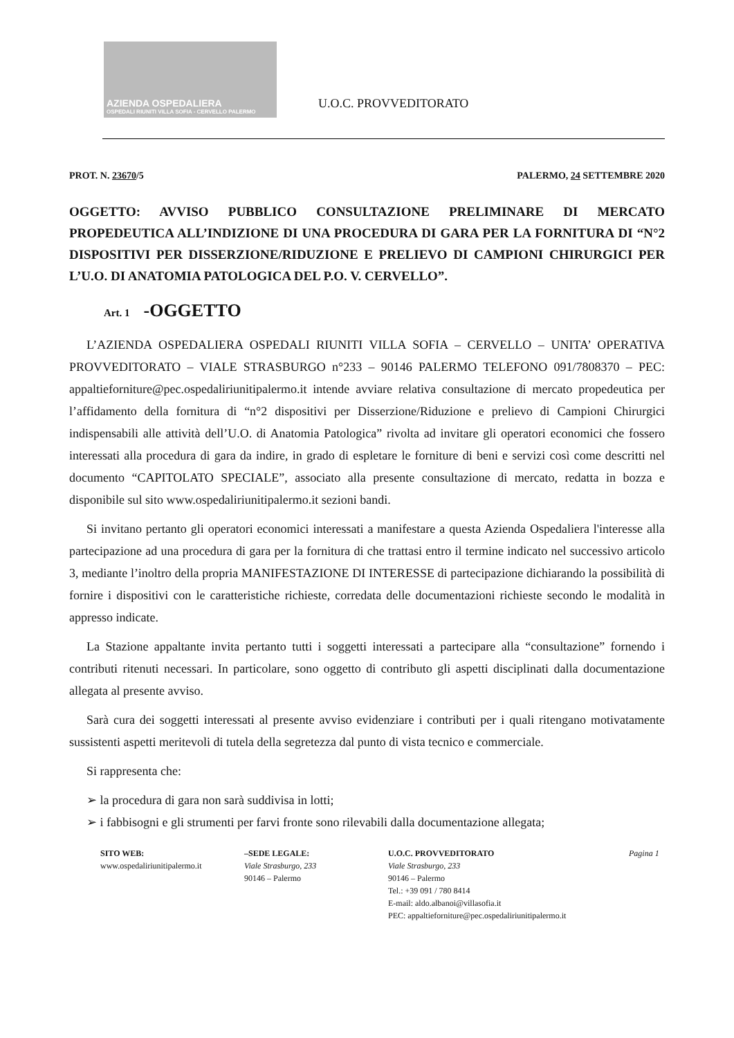AZIENDA OSPEDALIERA
OSPEDALI RIUNITI VILLA SOFIA - CERVELLO PALERMO
U.O.C. PROVVEDITORATO
PROT. N. 23670/5 PALERMO, 24 SETTEMBRE 2020
OGGETTO: AVVISO PUBBLICO CONSULTAZIONE PRELIMINARE DI MERCATO PROPEDEUTICA ALL’INDIZIONE DI UNA PROCEDURA DI GARA PER LA FORNITURA DI “N°2 DISPOSITIVI PER DISSERZIONE/RIDUZIONE E PRELIEVO DI CAMPIONI CHIRURGICI PER L’U.O. DI ANATOMIA PATOLOGICA DEL P.O. V. CERVELLO”.
Art. 1 -OGGETTO
L’AZIENDA OSPEDALIERA OSPEDALI RIUNITI VILLA SOFIA – CERVELLO – UNITA’ OPERATIVA PROVVEDITORATO – VIALE STRASBURGO n°233 – 90146 PALERMO TELEFONO 091/7808370 – PEC: appaltieforniture@pec.ospedaliriunitipalermo.it intende avviare relativa consultazione di mercato propedeutica per l’affidamento della fornitura di “n°2 dispositivi per Disserzione/Riduzione e prelievo di Campioni Chirurgici indispensabili alle attività dell’U.O. di Anatomia Patologica” rivolta ad invitare gli operatori economici che fossero interessati alla procedura di gara da indire, in grado di espletare le forniture di beni e servizi così come descritti nel documento “CAPITOLATO SPECIALE”, associato alla presente consultazione di mercato, redatta in bozza e disponibile sul sito www.ospedaliriunitipalermo.it sezioni bandi.
Si invitano pertanto gli operatori economici interessati a manifestare a questa Azienda Ospedaliera l'interesse alla partecipazione ad una procedura di gara per la fornitura di che trattasi entro il termine indicato nel successivo articolo 3, mediante l’inoltro della propria MANIFESTAZIONE DI INTERESSE di partecipazione dichiarando la possibilità di fornire i dispositivi con le caratteristiche richieste, corredata delle documentazioni richieste secondo le modalità in appresso indicate.
La Stazione appaltante invita pertanto tutti i soggetti interessati a partecipare alla “consultazione” fornendo i contributi ritenuti necessari. In particolare, sono oggetto di contributo gli aspetti disciplinati dalla documentazione allegata al presente avviso.
Sarà cura dei soggetti interessati al presente avviso evidenziare i contributi per i quali ritengano motivatamente sussistenti aspetti meritevoli di tutela della segretezza dal punto di vista tecnico e commerciale.
Si rappresenta che:
➢ la procedura di gara non sarà suddivisa in lotti;
➢ i fabbisogni e gli strumenti per farvi fronte sono rilevabili dalla documentazione allegata;
SITO WEB:
www.ospedaliriunitipalermo.it
–SEDE LEGALE:
Viale Strasburgo, 233
90146 – Palermo
U.O.C. PROVVEDITORATO
Viale Strasburgo, 233
90146 – Palermo
Tel.: +39 091 / 780 8414
E-mail: aldo.albanoi@villasofia.it
PEC: appaltieforniture@pec.ospedaliriunitipalermo.it
Pagina 1